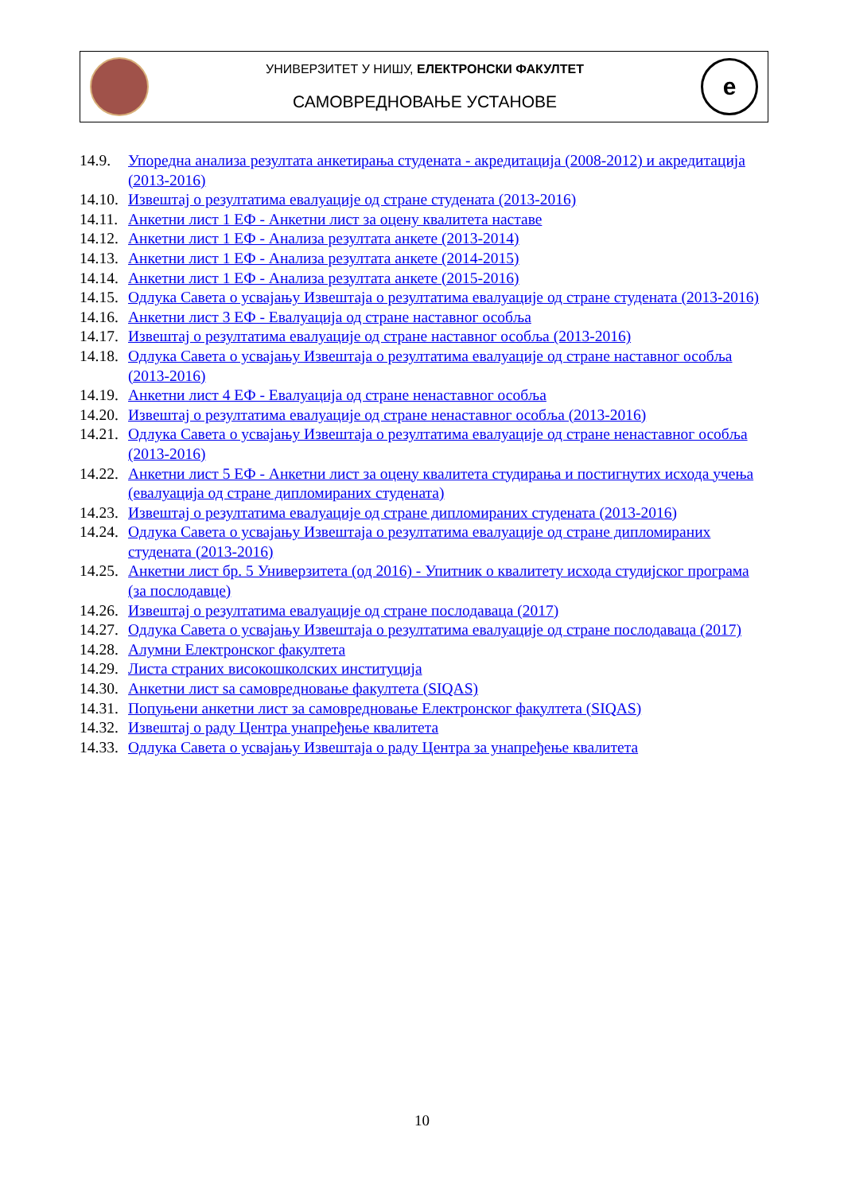УНИВЕРЗИТЕТ У НИШУ, ЕЛЕКТРОНСКИ ФАКУЛТЕТ
САМОВРЕДНОВАЊЕ УСТАНОВЕ
e
14.9. Упоредна анализа резултата анкетирања студената - акредитација (2008-2012) и акредитација (2013-2016)
14.10. Извештај о резултатима евалуације од стране студената (2013-2016)
14.11. Анкетни лист 1 ЕФ - Анкетни лист за оцену квалитета наставе
14.12. Анкетни лист 1 ЕФ - Анализа резултата анкете (2013-2014)
14.13. Анкетни лист 1 ЕФ - Анализа резултата анкете (2014-2015)
14.14. Анкетни лист 1 ЕФ - Анализа резултата анкете (2015-2016)
14.15. Одлука Савета о усвајању Извештаја о резултатима евалуације од стране студената (2013-2016)
14.16. Анкетни лист 3 ЕФ - Евалуација од стране наставног особља
14.17. Извештај о резултатима евалуације од стране наставног особља (2013-2016)
14.18. Одлука Савета о усвајању Извештаја о резултатима евалуације од стране наставног особља (2013-2016)
14.19. Анкетни лист 4 ЕФ - Евалуација од стране ненаставног особља
14.20. Извештај о резултатима евалуације од стране ненаставног особља (2013-2016)
14.21. Одлука Савета о усвајању Извештаја о резултатима евалуације од стране ненаставног особља (2013-2016)
14.22. Анкетни лист 5 ЕФ - Анкетни лист за оцену квалитета студирања и постигнутих исхода учења (евалуација од стране дипломираних студената)
14.23. Извештај о резултатима евалуације од стране дипломираних студената (2013-2016)
14.24. Одлука Савета о усвајању Извештаја о резултатима евалуације од стране дипломираних студената (2013-2016)
14.25. Анкетни лист бр. 5 Универзитета (од 2016) - Упитник о квалитету исхода студијског програма (за послодавце)
14.26. Извештај о резултатима евалуације од стране послодаваца (2017)
14.27. Одлука Савета о усвајању Извештаја о резултатима евалуације од стране послодаваца (2017)
14.28. Алумни Електронског факултета
14.29. Листа страних високошколских институција
14.30. Анкетни лист sa самовредновање факултета (SIQAS)
14.31. Попуњени анкетни лист за самовредновање Електронског факултета (SIQAS)
14.32. Извештај о раду Центра унапређење квалитета
14.33. Одлука Савета о усвајању Извештаја о раду Центра за унапређење квалитета
10